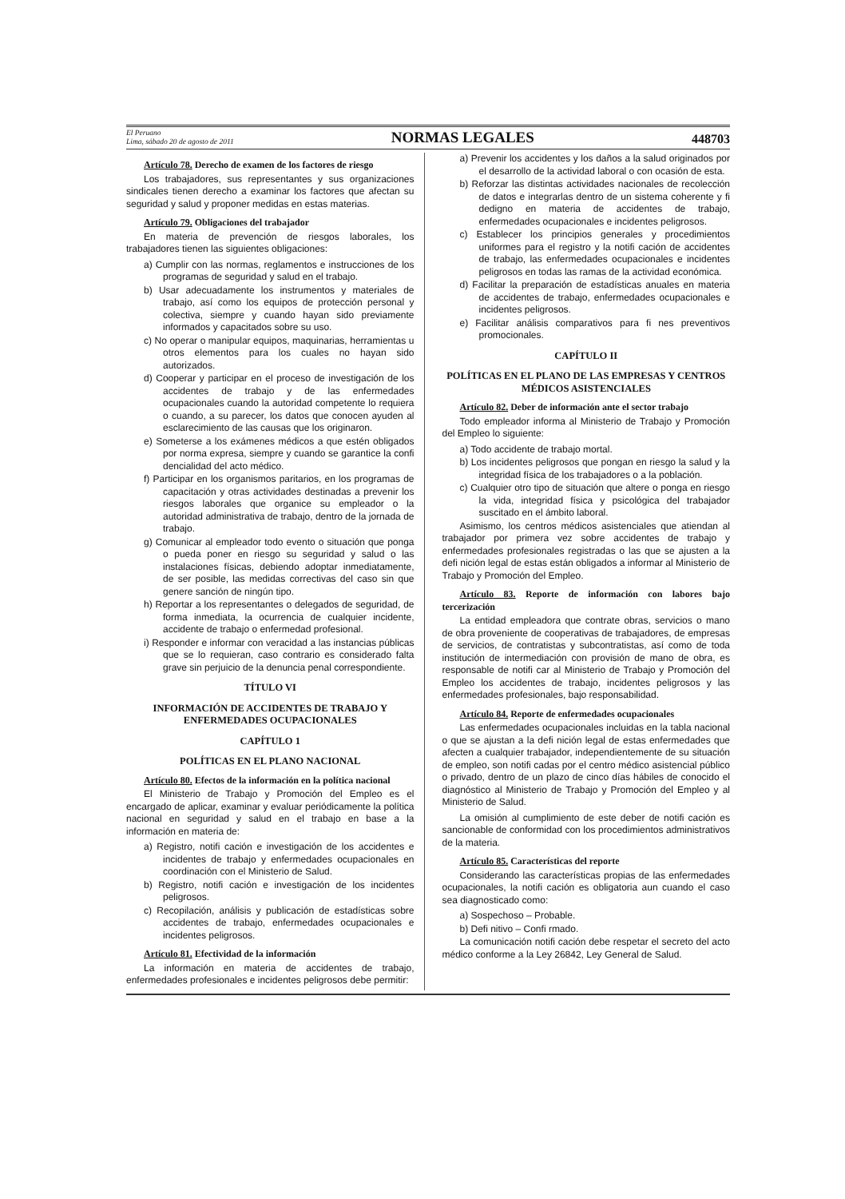El Peruano
Lima, sábado 20 de agosto de 2011
NORMAS LEGALES
448703
Artículo 78. Derecho de examen de los factores de riesgo
Los trabajadores, sus representantes y sus organizaciones sindicales tienen derecho a examinar los factores que afectan su seguridad y salud y proponer medidas en estas materias.
Artículo 79. Obligaciones del trabajador
En materia de prevención de riesgos laborales, los trabajadores tienen las siguientes obligaciones:
a) Cumplir con las normas, reglamentos e instrucciones de los programas de seguridad y salud en el trabajo.
b) Usar adecuadamente los instrumentos y materiales de trabajo, así como los equipos de protección personal y colectiva, siempre y cuando hayan sido previamente informados y capacitados sobre su uso.
c) No operar o manipular equipos, maquinarias, herramientas u otros elementos para los cuales no hayan sido autorizados.
d) Cooperar y participar en el proceso de investigación de los accidentes de trabajo y de las enfermedades ocupacionales cuando la autoridad competente lo requiera o cuando, a su parecer, los datos que conocen ayuden al esclarecimiento de las causas que los originaron.
e) Someterse a los exámenes médicos a que estén obligados por norma expresa, siempre y cuando se garantice la confi dencialidad del acto médico.
f) Participar en los organismos paritarios, en los programas de capacitación y otras actividades destinadas a prevenir los riesgos laborales que organice su empleador o la autoridad administrativa de trabajo, dentro de la jornada de trabajo.
g) Comunicar al empleador todo evento o situación que ponga o pueda poner en riesgo su seguridad y salud o las instalaciones físicas, debiendo adoptar inmediatamente, de ser posible, las medidas correctivas del caso sin que genere sanción de ningún tipo.
h) Reportar a los representantes o delegados de seguridad, de forma inmediata, la ocurrencia de cualquier incidente, accidente de trabajo o enfermedad profesional.
i) Responder e informar con veracidad a las instancias públicas que se lo requieran, caso contrario es considerado falta grave sin perjuicio de la denuncia penal correspondiente.
TÍTULO VI
INFORMACIÓN DE ACCIDENTES DE TRABAJO Y ENFERMEDADES OCUPACIONALES
CAPÍTULO 1
POLÍTICAS EN EL PLANO NACIONAL
Artículo 80. Efectos de la información en la política nacional
El Ministerio de Trabajo y Promoción del Empleo es el encargado de aplicar, examinar y evaluar periódicamente la política nacional en seguridad y salud en el trabajo en base a la información en materia de:
a) Registro, notifi cación e investigación de los accidentes e incidentes de trabajo y enfermedades ocupacionales en coordinación con el Ministerio de Salud.
b) Registro, notifi cación e investigación de los incidentes peligrosos.
c) Recopilación, análisis y publicación de estadísticas sobre accidentes de trabajo, enfermedades ocupacionales e incidentes peligrosos.
Artículo 81. Efectividad de la información
La información en materia de accidentes de trabajo, enfermedades profesionales e incidentes peligrosos debe permitir:
a) Prevenir los accidentes y los daños a la salud originados por el desarrollo de la actividad laboral o con ocasión de esta.
b) Reforzar las distintas actividades nacionales de recolección de datos e integrarlas dentro de un sistema coherente y fi dedigno en materia de accidentes de trabajo, enfermedades ocupacionales e incidentes peligrosos.
c) Establecer los principios generales y procedimientos uniformes para el registro y la notifi cación de accidentes de trabajo, las enfermedades ocupacionales e incidentes peligrosos en todas las ramas de la actividad económica.
d) Facilitar la preparación de estadísticas anuales en materia de accidentes de trabajo, enfermedades ocupacionales e incidentes peligrosos.
e) Facilitar análisis comparativos para fi nes preventivos promocionales.
CAPÍTULO II
POLÍTICAS EN EL PLANO DE LAS EMPRESAS Y CENTROS MÉDICOS ASISTENCIALES
Artículo 82. Deber de información ante el sector trabajo
Todo empleador informa al Ministerio de Trabajo y Promoción del Empleo lo siguiente:
a) Todo accidente de trabajo mortal.
b) Los incidentes peligrosos que pongan en riesgo la salud y la integridad física de los trabajadores o a la población.
c) Cualquier otro tipo de situación que altere o ponga en riesgo la vida, integridad física y psicológica del trabajador suscitado en el ámbito laboral.
Asimismo, los centros médicos asistenciales que atiendan al trabajador por primera vez sobre accidentes de trabajo y enfermedades profesionales registradas o las que se ajusten a la defi nición legal de estas están obligados a informar al Ministerio de Trabajo y Promoción del Empleo.
Artículo 83. Reporte de información con labores bajo tercerización
La entidad empleadora que contrate obras, servicios o mano de obra proveniente de cooperativas de trabajadores, de empresas de servicios, de contratistas y subcontratistas, así como de toda institución de intermediación con provisión de mano de obra, es responsable de notifi car al Ministerio de Trabajo y Promoción del Empleo los accidentes de trabajo, incidentes peligrosos y las enfermedades profesionales, bajo responsabilidad.
Artículo 84. Reporte de enfermedades ocupacionales
Las enfermedades ocupacionales incluidas en la tabla nacional o que se ajustan a la defi nición legal de estas enfermedades que afecten a cualquier trabajador, independientemente de su situación de empleo, son notifi cadas por el centro médico asistencial público o privado, dentro de un plazo de cinco días hábiles de conocido el diagnóstico al Ministerio de Trabajo y Promoción del Empleo y al Ministerio de Salud.
La omisión al cumplimiento de este deber de notifi cación es sancionable de conformidad con los procedimientos administrativos de la materia.
Artículo 85. Características del reporte
Considerando las características propias de las enfermedades ocupacionales, la notifi cación es obligatoria aun cuando el caso sea diagnosticado como:
a) Sospechoso – Probable.
b) Defi nitivo – Confi rmado.
La comunicación notifi cación debe respetar el secreto del acto médico conforme a la Ley 26842, Ley General de Salud.